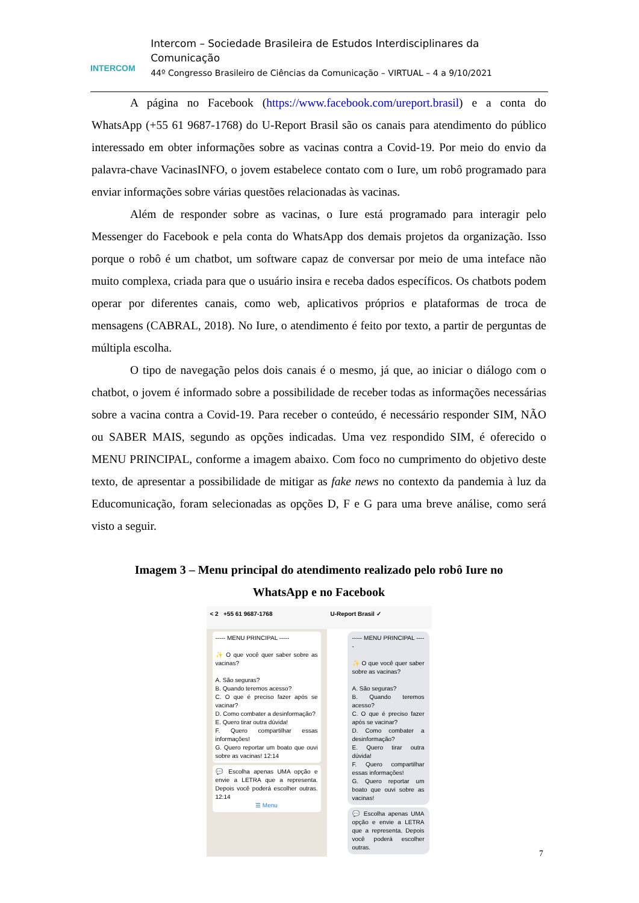INTERCOM
Intercom – Sociedade Brasileira de Estudos Interdisciplinares da Comunicação
44º Congresso Brasileiro de Ciências da Comunicação – VIRTUAL – 4 a 9/10/2021
A página no Facebook (https://www.facebook.com/ureport.brasil) e a conta do WhatsApp (+55 61 9687-1768) do U-Report Brasil são os canais para atendimento do público interessado em obter informações sobre as vacinas contra a Covid-19. Por meio do envio da palavra-chave VacinasINFO, o jovem estabelece contato com o Iure, um robô programado para enviar informações sobre várias questões relacionadas às vacinas.
Além de responder sobre as vacinas, o Iure está programado para interagir pelo Messenger do Facebook e pela conta do WhatsApp dos demais projetos da organização. Isso porque o robô é um chatbot, um software capaz de conversar por meio de uma inteface não muito complexa, criada para que o usuário insira e receba dados específicos. Os chatbots podem operar por diferentes canais, como web, aplicativos próprios e plataformas de troca de mensagens (CABRAL, 2018). No Iure, o atendimento é feito por texto, a partir de perguntas de múltipla escolha.
O tipo de navegação pelos dois canais é o mesmo, já que, ao iniciar o diálogo com o chatbot, o jovem é informado sobre a possibilidade de receber todas as informações necessárias sobre a vacina contra a Covid-19. Para receber o conteúdo, é necessário responder SIM, NÃO ou SABER MAIS, segundo as opções indicadas. Uma vez respondido SIM, é oferecido o MENU PRINCIPAL, conforme a imagem abaixo. Com foco no cumprimento do objetivo deste texto, de apresentar a possibilidade de mitigar as fake news no contexto da pandemia à luz da Educomunicação, foram selecionadas as opções D, F e G para uma breve análise, como será visto a seguir.
Imagem 3 – Menu principal do atendimento realizado pelo robô Iure no
WhatsApp e no Facebook
< 2 +55 61 9687-1768
----- MENU PRINCIPAL -----
✨ O que você quer saber sobre as vacinas?
A. São seguras?
B. Quando teremos acesso?
C. O que é preciso fazer após se vacinar?
D. Como combater a desinformação?
E. Quero tirar outra dúvida!
F. Quero compartilhar essas informações!
G. Quero reportar um boato que ouvi sobre as vacinas! 12:14
💬 Escolha apenas UMA opção e envie a LETRA que a representa. Depois você poderá escolher outras. 12:14
☰ Menu
U-Report Brasil ✓
----- MENU PRINCIPAL -----
✨ O que você quer saber sobre as vacinas?
A. São seguras?
B. Quando teremos acesso?
C. O que é preciso fazer após se vacinar?
D. Como combater a desinformação?
E. Quero tirar outra dúvida!
F. Quero compartilhar essas informações!
G. Quero reportar um boato que ouvi sobre as vacinas!
💬 Escolha apenas UMA opção e envie a LETRA que a representa. Depois você poderá escolher outras.
7